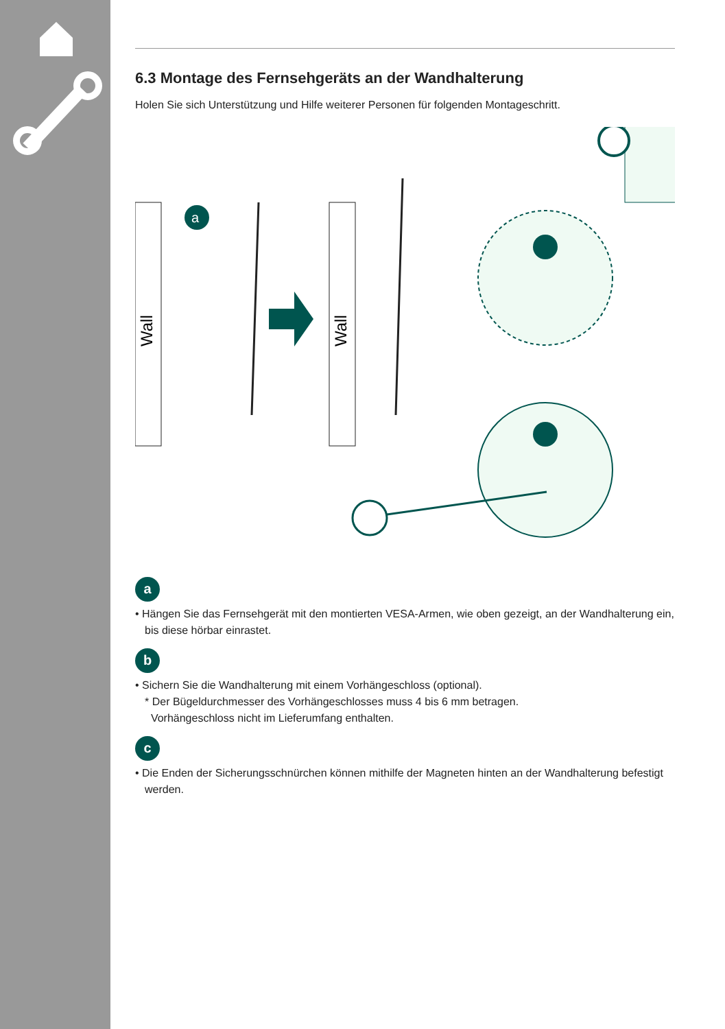6.3 Montage des Fernsehgeräts an der Wandhalterung
Holen Sie sich Unterstützung und Hilfe weiterer Personen für folgenden Montageschritt.
Wall
Wall
a
a
• Hängen Sie das Fernsehgerät mit den montierten VESA-Armen, wie oben gezeigt, an der Wandhalterung ein, bis diese hörbar einrastet.
b
• Sichern Sie die Wandhalterung mit einem Vorhängeschloss (optional).
* Der Bügeldurchmesser des Vorhängeschlosses muss 4 bis 6 mm betragen.
Vorhängeschloss nicht im Lieferumfang enthalten.
c
• Die Enden der Sicherungsschnürchen können mithilfe der Magneten hinten an der Wandhalterung befestigt werden.